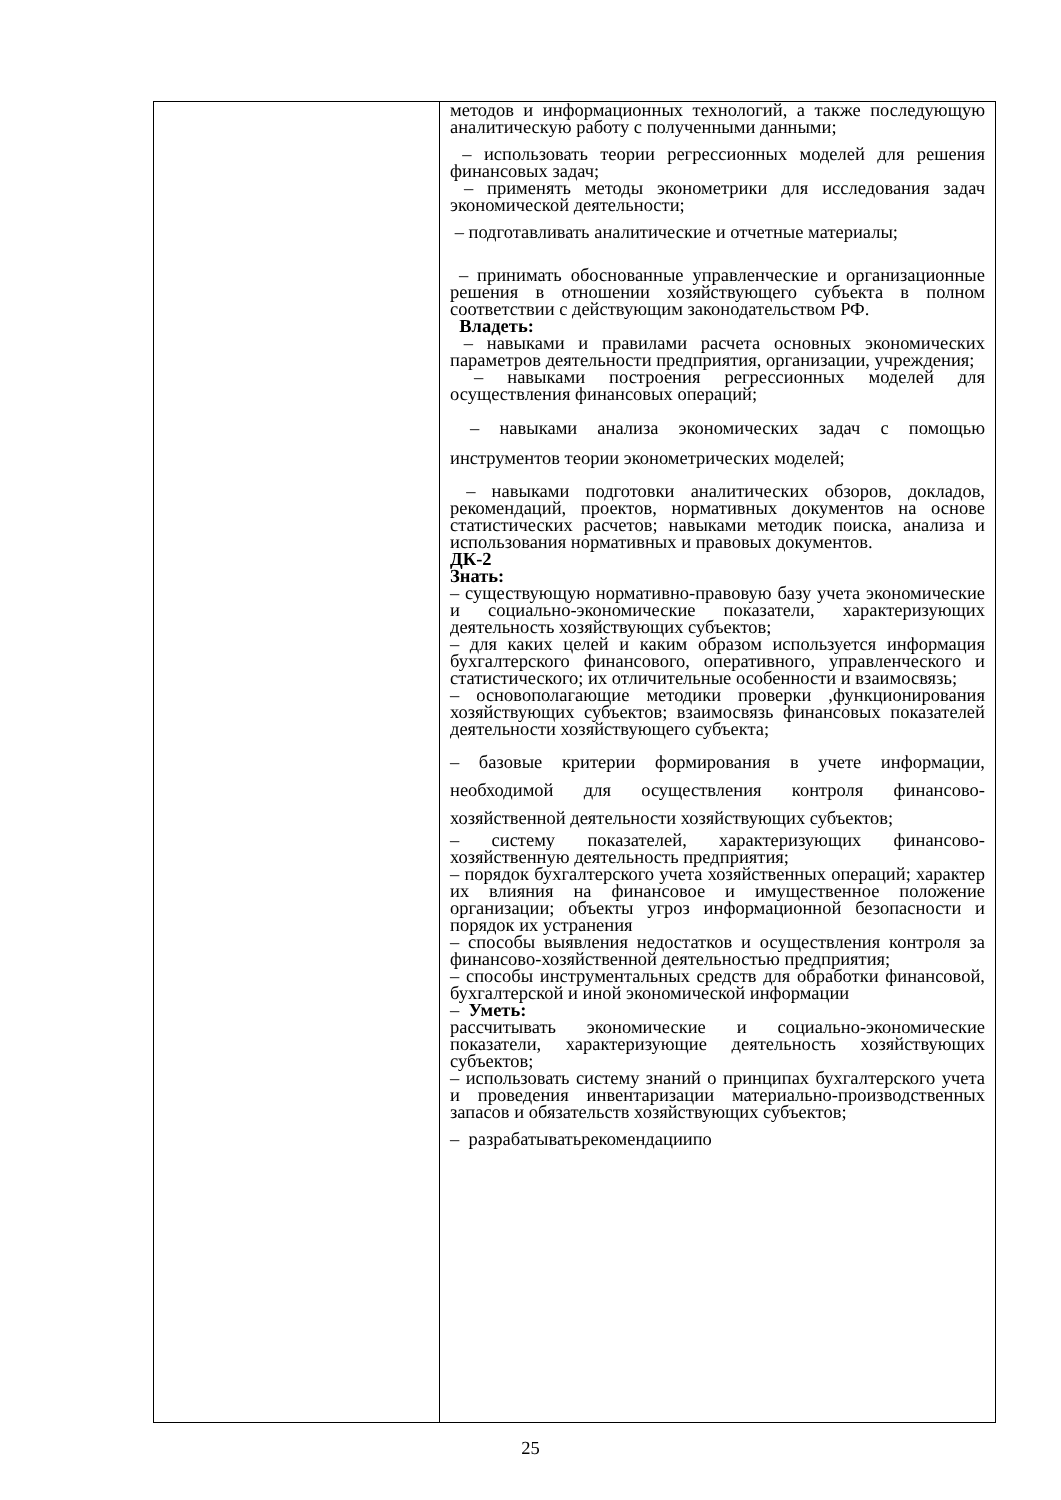| | методов и информационных технологий, а также последующую аналитическую работу с полученными данными; – использовать теории регрессионных моделей для решения финансовых задач; – применять методы эконометрики для исследования задач экономической деятельности; – подготавливать аналитические и отчетные материалы; – принимать обоснованные управленческие и организационные решения в отношении хозяйствующего субъекта в полном соответствии с действующим законодательством РФ. Владеть: – навыками и правилами расчета основных экономических параметров деятельности предприятия, организации, учреждения; – навыками построения регрессионных моделей для осуществления финансовых операций; – навыками анализа экономических задач с помощью инструментов теории эконометрических моделей; – навыками подготовки аналитических обзоров, докладов, рекомендаций, проектов, нормативных документов на основе статистических расчетов; навыками методик поиска, анализа и использования нормативных и правовых документов. ДК-2 Знать: – существующую нормативно-правовую базу учета экономические и социально-экономические показатели, характеризующих деятельность хозяйствующих субъектов; – для каких целей и каким образом используется информация бухгалтерского финансового, оперативного, управленческого и статистического; их отличительные особенности и взаимосвязь; – основополагающие методики проверки ,функционирования хозяйствующих субъектов; взаимосвязь финансовых показателей деятельности хозяйствующего субъекта; – базовые критерии формирования в учете информации, необходимой для осуществления контроля финансово-хозяйственной деятельности хозяйствующих субъектов; – систему показателей, характеризующих финансово-хозяйственную деятельность предприятия; – порядок бухгалтерского учета хозяйственных операций; характер их влияния на финансовое и имущественное положение организации; объекты угроз информационной безопасности и порядок их устранения – способы выявления недостатков и осуществления контроля за финансово-хозяйственной деятельностью предприятия; – способы инструментальных средств для обработки финансовой, бухгалтерской и иной экономической информации – Уметь: рассчитывать экономические и социально-экономические показатели, характеризующие деятельность хозяйствующих субъектов; – использовать систему знаний о принципах бухгалтерского учета и проведения инвентаризации материально-производственных запасов и обязательств хозяйствующих субъектов; – разрабатыватьрекомендациипо |
25